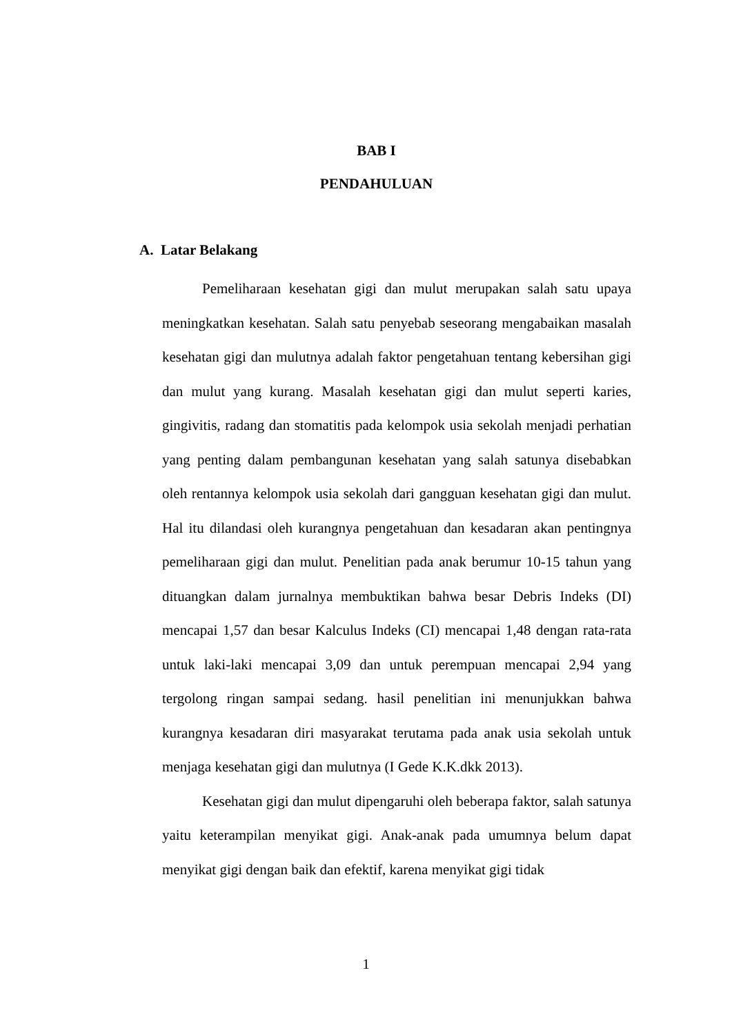BAB I
PENDAHULUAN
A. Latar Belakang
Pemeliharaan kesehatan gigi dan mulut merupakan salah satu upaya meningkatkan kesehatan. Salah satu penyebab seseorang mengabaikan masalah kesehatan gigi dan mulutnya adalah faktor pengetahuan tentang kebersihan gigi dan mulut yang kurang. Masalah kesehatan gigi dan mulut seperti karies, gingivitis, radang dan stomatitis pada kelompok usia sekolah menjadi perhatian yang penting dalam pembangunan kesehatan yang salah satunya disebabkan oleh rentannya kelompok usia sekolah dari gangguan kesehatan gigi dan mulut. Hal itu dilandasi oleh kurangnya pengetahuan dan kesadaran akan pentingnya pemeliharaan gigi dan mulut. Penelitian pada anak berumur 10-15 tahun yang dituangkan dalam jurnalnya membuktikan bahwa besar Debris Indeks (DI) mencapai 1,57 dan besar Kalculus Indeks (CI) mencapai 1,48 dengan rata-rata untuk laki-laki mencapai 3,09 dan untuk perempuan mencapai 2,94 yang tergolong ringan sampai sedang. hasil penelitian ini menunjukkan bahwa kurangnya kesadaran diri masyarakat terutama pada anak usia sekolah untuk menjaga kesehatan gigi dan mulutnya (I Gede K.K.dkk 2013).
Kesehatan gigi dan mulut dipengaruhi oleh beberapa faktor, salah satunya yaitu keterampilan menyikat gigi. Anak-anak pada umumnya belum dapat menyikat gigi dengan baik dan efektif, karena menyikat gigi tidak
1